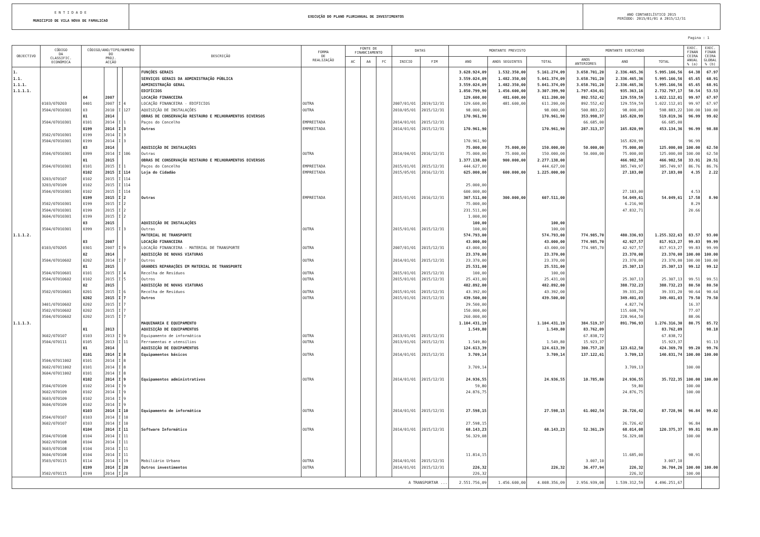E N T I D A D E
MUNICIPIO DE VILA NOVA DE FAMALICAO
EXECUÇÃO DO PLANO PLURIANUAL DE INVESTIMENTOS
ANO CONTABILÍSTICO 2015
PERÍODO: 2015/01/01 A 2015/12/31
Pagina : 1
| OBJECTIVO | CÓDIGO DA CLASSIFIC. ECONÓMICA | CÓDIGO/ANO/TIPO/NUMERO DO PROJ. ACÇÃO | | | | DESCRIÇÃO | FORMA DE REALIZAÇÃO | FONTE DE FINANCIAMENTO | | | DATAS | | MONTANTE PREVISTO | | | MONTANTE EXECUTADO | | | EXEC. FINAN CEIRA ANUAL % (a) | EXEC. FINAN CEIRA GLOBAL % (b) |
| --- | --- | --- | --- | --- | --- | --- | --- | --- | --- | --- | --- | --- | --- | --- | --- | --- | --- | --- | --- | --- |
| | | | | | | | | AC | AA | FC | INICIO | FIM | ANO | ANOS SEGUINTES | TOTAL | ANOS ANTERIORES | ANO | TOTAL | | |
| 1. | | | | | | FUNÇÕES GERAIS | | | | | | | 3.628.924,09 | 1.532.350,00 | 5.161.274,09 | 3.658.701,20 | 2.336.465,36 | 5.995.166,56 | 64.38 | 67.97 |
| 1.1. | | | | | | SERVIÇOS GERAIS DA ADMINISTRAÇÃO PÚBLICA | | | | | | | 3.559.024,09 | 1.482.350,00 | 5.041.374,09 | 3.658.701,20 | 2.336.465,36 | 5.995.166,56 | 65.65 | 68.91 |
| 1.1.1. | | | | | | ADMINISTRAÇÃO GERAL | | | | | | | 3.559.024,09 | 1.482.350,00 | 5.041.374,09 | 3.658.701,20 | 2.336.465,36 | 5.995.166,56 | 65.65 | 68.91 |
| 1.1.1.1. | | | | | | EDIFÍCIOS | | | | | | | 1.850.799,90 | 1.456.600,00 | 3.307.399,90 | 1.797.434,01 | 935.363,16 | 2.732.797,17 | 50.54 | 53.53 |
| | | 04 | 2007 | | | LOCAÇÃO FINANCEIRA | | | | | | | 129.600,00 | 481.600,00 | 611.200,00 | 892.552,42 | 129.559,59 | 1.022.112,01 | 99.97 | 67.97 |
| | 0103/070203 | 0401 | 2007 | I | 4 | LOCAÇÃO FINANCEIRA - EDIFICIOS | OUTRA | | | | 2007/01/01 | 2019/12/31 | 129.600,00 | 481.600,00 | 611.200,00 | 892.552,42 | 129.559,59 | 1.022.112,01 | 99.97 | 67.97 |
| | 3504/07010301 | 03 | 2010 | I | 127 | AQUISIÇÃO DE INSTALAÇÕES | OUTRA | | | | 2010/05/01 | 2015/12/31 | 98.000,00 | | 98.000,00 | 500.883,22 | 98.000,00 | 598.883,22 | 100.00 | 100.00 |
| | | 01 | 2014 | | | OBRAS DE CONSERVAÇÃO RESTAURO E MELHORAMENTOS DIVERSOS | | | | | | | 170.961,90 | | 170.961,90 | 353.998,37 | 165.820,99 | 519.819,36 | 96.99 | 99.02 |
| | 3504/07010301 | 0101 | 2014 | I | 1 | Paços do Concelho | EMPREITADA | | | | 2014/01/01 | 2015/12/31 | | | | 66.685,00 | | 66.685,00 | | |
| | | 0199 | 2014 | I | 3 | Outras | EMPREITADA | | | | 2014/01/01 | 2015/12/31 | 170.961,90 | | 170.961,90 | 287.313,37 | 165.820,99 | 453.134,36 | 96.99 | 98.88 |
| | 3502/07010301 | 0199 | 2014 | I | 3 | | | | | | | | | | | | | | | |
| | 3504/07010301 | 0199 | 2014 | I | 3 | | | | | | | | 170.961,90 | | | | 165.820,99 | | 96.99 | |
| | | 03 | 2014 | | | AQUISIÇÃO DE INSTALAÇÕES | | | | | | | 75.000,00 | 75.000,00 | 150.000,00 | 50.000,00 | 75.000,00 | 125.000,00 | 100.00 | 62.50 |
| | 3504/07010301 | 0399 | 2014 | I | 106 | Outras | OUTRA | | | | 2014/04/01 | 2016/12/31 | 75.000,00 | 75.000,00 | 150.000,00 | 50.000,00 | 75.000,00 | 125.000,00 | 100.00 | 62.50 |
| | | 01 | 2015 | | | OBRAS DE CONSERVAÇÃO RESTAURO E MELHORAMENTOS DIVERSOS | | | | | | | 1.377.138,00 | 900.000,00 | 2.277.138,00 | | 466.982,58 | 466.982,58 | 33.91 | 20.51 |
| | 3504/07010301 | 0101 | 2015 | I | 1 | Paços do Concelho | EMPREITADA | | | | 2015/01/01 | 2015/12/31 | 444.627,00 | | 444.627,00 | | 385.749,97 | 385.749,97 | 86.76 | 86.76 |
| | | 0102 | 2015 | I | 114 | Loja do Cidadão | EMPREITADA | | | | 2015/05/01 | 2016/12/31 | 625.000,00 | 600.000,00 | 1.225.000,00 | | 27.183,00 | 27.183,00 | 4.35 | 2.22 |
| | 3203/070107 | 0102 | 2015 | I | 114 | | | | | | | | | | | | | | | |
| | 3203/070109 | 0102 | 2015 | I | 114 | | | | | | | | 25.000,00 | | | | | | | |
| | 3504/07010301 | 0102 | 2015 | I | 114 | | | | | | | | 600.000,00 | | | | 27.183,00 | | 4.53 | |
| | | 0199 | 2015 | I | 2 | Outras | EMPREITADA | | | | 2015/01/01 | 2016/12/31 | 307.511,00 | 300.000,00 | 607.511,00 | | 54.049,61 | 54.049,61 | 17.58 | 8.90 |
| | 3502/07010301 | 0199 | 2015 | I | 2 | | | | | | | | 75.000,00 | | | | 6.216,90 | | 8.29 | |
| | 3504/07010301 | 0199 | 2015 | I | 2 | | | | | | | | 231.511,00 | | | | 47.832,71 | | 20.66 | |
| | 3604/07010301 | 0199 | 2015 | I | 2 | | | | | | | | 1.000,00 | | | | | | | |
| | | 03 | 2015 | | | AQUISIÇÃO DE INSTALAÇÕES | | | | | | | 100,00 | | 100,00 | | | | | |
| | 3504/07010301 | 0399 | 2015 | I | 3 | Outras | OUTRA | | | | 2015/01/01 | 2015/12/31 | 100,00 | | 100,00 | | | | | |
| 1.1.1.2. | | | | | | MATERIAL DE TRANSPORTE | | | | | | | 574.793,00 | | 574.793,00 | 774.985,70 | 480.336,93 | 1.255.322,63 | 83.57 | 93.00 |
| | | 03 | 2007 | | | LOCAÇÃO FINANCEIRA | | | | | | | 43.000,00 | | 43.000,00 | 774.985,70 | 42.927,57 | 817.913,27 | 99.83 | 99.99 |
| | 0103/070205 | 0301 | 2007 | I | 9 | LOCAÇÃO FINANCEIRA - MATERIAL DE TRANSPORTE | OUTRA | | | | 2007/01/01 | 2015/12/31 | 43.000,00 | | 43.000,00 | 774.985,70 | 42.927,57 | 817.913,27 | 99.83 | 99.99 |
| | | 02 | 2014 | | | AQUISIÇÃO DE NOVAS VIATURAS | | | | | | | 23.370,00 | | 23.370,00 | | 23.370,00 | 23.370,00 | 100.00 | 100.00 |
| | 3504/07010602 | 0202 | 2014 | I | 7 | Outros | OUTRA | | | | 2014/01/01 | 2015/12/31 | 23.370,00 | | 23.370,00 | | 23.370,00 | 23.370,00 | 100.00 | 100.00 |
| | | 01 | 2015 | | | GRANDES REPARAÇÕES EM MATERIAL DE TRANSPORTE | | | | | | | 25.531,00 | | 25.531,00 | | 25.307,13 | 25.307,13 | 99.12 | 99.12 |
| | 3504/07010601 | 0101 | 2015 | I | 4 | Recolha de Resíduos | OUTRA | | | | 2015/01/01 | 2015/12/31 | 100,00 | | 100,00 | | | | | |
| | 3504/07010602 | 0102 | 2015 | I | 5 | Outros | OUTRA | | | | 2015/01/01 | 2015/12/31 | 25.431,00 | | 25.431,00 | | 25.307,13 | 25.307,13 | 99.51 | 99.51 |
| | | 02 | 2015 | | | AQUISIÇÃO DE NOVAS VIATURAS | | | | | | | 482.892,00 | | 482.892,00 | | 388.732,23 | 388.732,23 | 80.50 | 80.50 |
| | 3502/07010601 | 0201 | 2015 | I | 6 | Recolha de Resíduos | OUTRA | | | | 2015/01/01 | 2015/12/31 | 43.392,00 | | 43.392,00 | | 39.331,20 | 39.331,20 | 90.64 | 90.64 |
| | | 0202 | 2015 | I | 7 | Outros | OUTRA | | | | 2015/01/01 | 2015/12/31 | 439.500,00 | | 439.500,00 | | 349.401,03 | 349.401,03 | 79.50 | 79.50 |
| | 3401/07010602 | 0202 | 2015 | I | 7 | | | | | | | | 29.500,00 | | | | 4.827,74 | | 16.37 | |
| | 3502/07010602 | 0202 | 2015 | I | 7 | | | | | | | | 150.000,00 | | | | 115.608,79 | | 77.07 | |
| | 3504/07010602 | 0202 | 2015 | I | 7 | | | | | | | | 260.000,00 | | | | 228.964,50 | | 88.06 | |
| 1.1.1.3. | | | | | | MAQUINARIA E EQUIPAMENTO | | | | | | | 1.104.431,19 | | 1.104.431,19 | 384.519,37 | 891.796,93 | 1.276.316,30 | 80.75 | 85.72 |
| | | 01 | 2013 | | | AQUISIÇÃO DE EQUIPAMENTOS | | | | | | | 1.549,80 | | 1.549,80 | 83.762,09 | | 83.762,09 | | 98.18 |
| | 3602/070107 | 0103 | 2013 | I | 9 | Equipamento de informática | OUTRA | | | | 2013/01/01 | 2015/12/31 | | | | 67.838,72 | | 67.838,72 | | |
| | 3504/070111 | 0105 | 2013 | I | 11 | Ferramentas e utensílios | OUTRA | | | | 2013/01/01 | 2015/12/31 | 1.549,80 | | 1.549,80 | 15.923,37 | | 15.923,37 | | 91.13 |
| | | 01 | 2014 | | | AQUISIÇÃO DE EQUIPAMENTOS | | | | | | | 124.613,39 | | 124.613,39 | 300.757,28 | 123.612,50 | 424.369,78 | 99.20 | 99.76 |
| | | 0101 | 2014 | I | 8 | Equipamentos básicos | OUTRA | | | | 2014/01/01 | 2015/12/31 | 3.709,14 | | 3.709,14 | 137.122,61 | 3.709,13 | 140.831,74 | 100.00 | 100.00 |
| | 3504/07011002 | 0101 | 2014 | I | 8 | | | | | | | | | | | | | | | |
| | 3602/07011002 | 0101 | 2014 | I | 8 | | | | | | | | 3.709,14 | | | | 3.709,13 | | 100.00 | |
| | 3604/07011002 | 0101 | 2014 | I | 8 | | | | | | | | | | | | | | | |
| | | 0102 | 2014 | I | 9 | Equipamentos administrativos | OUTRA | | | | 2014/01/01 | 2015/12/31 | 24.936,55 | | 24.936,55 | 10.785,80 | 24.936,55 | 35.722,35 | 100.00 | 100.00 |
| | 3504/070109 | 0102 | 2014 | I | 9 | | | | | | | | 59,80 | | | | 59,80 | | 100.00 | |
| | 3602/070109 | 0102 | 2014 | I | 9 | | | | | | | | 24.876,75 | | | | 24.876,75 | | 100.00 | |
| | 3603/070109 | 0102 | 2014 | I | 9 | | | | | | | | | | | | | | | |
| | 3604/070109 | 0102 | 2014 | I | 9 | | | | | | | | | | | | | | | |
| | | 0103 | 2014 | I | 10 | Equipamento de informática | OUTRA | | | | 2014/01/01 | 2015/12/31 | 27.598,15 | | 27.598,15 | 61.002,54 | 26.726,42 | 87.728,96 | 96.84 | 99.02 |
| | 3504/070107 | 0103 | 2014 | I | 10 | | | | | | | | | | | | | | | |
| | 3602/070107 | 0103 | 2014 | I | 10 | | | | | | | | 27.598,15 | | | | 26.726,42 | | 96.84 | |
| | | 0104 | 2014 | I | 11 | Software Informático | OUTRA | | | | 2014/01/01 | 2015/12/31 | 68.143,23 | | 68.143,23 | 52.361,29 | 68.014,08 | 120.375,37 | 99.81 | 99.89 |
| | 3504/070108 | 0104 | 2014 | I | 11 | | | | | | | | 56.329,08 | | | | 56.329,08 | | 100.00 | |
| | 3602/070108 | 0104 | 2014 | I | 11 | | | | | | | | | | | | | | | |
| | 3603/070108 | 0104 | 2014 | I | 11 | | | | | | | | | | | | | | | |
| | 3604/070108 | 0104 | 2014 | I | 11 | | | | | | | | 11.814,15 | | | | 11.685,00 | | 98.91 | |
| | 3503/070115 | 0114 | 2014 | I | 19 | Mobiliário Urbano | OUTRA | | | | 2014/01/01 | 2015/12/31 | | | | 3.007,10 | | 3.007,10 | | |
| | | 0199 | 2014 | I | 20 | Outros investimentos | OUTRA | | | | 2014/01/01 | 2015/12/31 | 226,32 | | 226,32 | 36.477,94 | 226,32 | 36.704,26 | 100.00 | 100.00 |
| | 3502/070115 | 0199 | 2014 | I | 20 | | | | | | | | 226,32 | | | | 226,32 | | 100.00 | |
| A TRANSPORTAR ... | | | | | | | | | | | | | 2.551.756,09 | 1.456.600,00 | 4.008.356,09 | 2.956.939,08 | 1.539.312,59 | 4.496.251,67 | | |